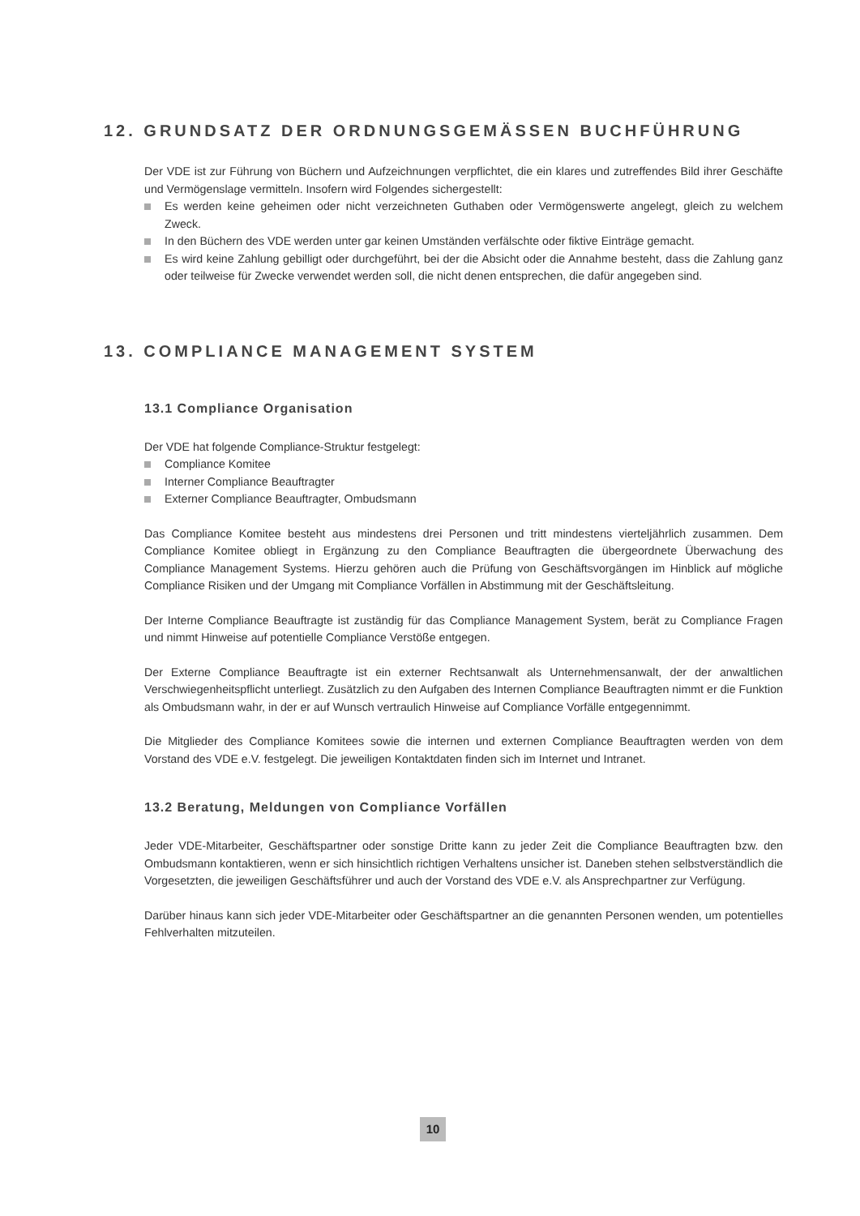12. GRUNDSATZ DER ORDNUNGSGEMÄSSEN BUCHFÜHRUNG
Der VDE ist zur Führung von Büchern und Aufzeichnungen verpflichtet, die ein klares und zutreffendes Bild ihrer Geschäfte und Vermögenslage vermitteln. Insofern wird Folgendes sichergestellt:
Es werden keine geheimen oder nicht verzeichneten Guthaben oder Vermögenswerte angelegt, gleich zu welchem Zweck.
In den Büchern des VDE werden unter gar keinen Umständen verfälschte oder fiktive Einträge gemacht.
Es wird keine Zahlung gebilligt oder durchgeführt, bei der die Absicht oder die Annahme besteht, dass die Zahlung ganz oder teilweise für Zwecke verwendet werden soll, die nicht denen entsprechen, die dafür angegeben sind.
13. COMPLIANCE MANAGEMENT SYSTEM
13.1 Compliance Organisation
Der VDE hat folgende Compliance-Struktur festgelegt:
Compliance Komitee
Interner Compliance Beauftragter
Externer Compliance Beauftragter, Ombudsmann
Das Compliance Komitee besteht aus mindestens drei Personen und tritt mindestens vierteljährlich zusammen. Dem Compliance Komitee obliegt in Ergänzung zu den Compliance Beauftragten die übergeordnete Überwachung des Compliance Management Systems. Hierzu gehören auch die Prüfung von Geschäftsvorgängen im Hinblick auf mögliche Compliance Risiken und der Umgang mit Compliance Vorfällen in Abstimmung mit der Geschäftsleitung.
Der Interne Compliance Beauftragte ist zuständig für das Compliance Management System, berät zu Compliance Fragen und nimmt Hinweise auf potentielle Compliance Verstöße entgegen.
Der Externe Compliance Beauftragte ist ein externer Rechtsanwalt als Unternehmensanwalt, der der anwaltlichen Verschwiegenheitspflicht unterliegt. Zusätzlich zu den Aufgaben des Internen Compliance Beauftragten nimmt er die Funktion als Ombudsmann wahr, in der er auf Wunsch vertraulich Hinweise auf Compliance Vorfälle entgegennimmt.
Die Mitglieder des Compliance Komitees sowie die internen und externen Compliance Beauftragten werden von dem Vorstand des VDE e.V. festgelegt. Die jeweiligen Kontaktdaten finden sich im Internet und Intranet.
13.2 Beratung, Meldungen von Compliance Vorfällen
Jeder VDE-Mitarbeiter, Geschäftspartner oder sonstige Dritte kann zu jeder Zeit die Compliance Beauftragten bzw. den Ombudsmann kontaktieren, wenn er sich hinsichtlich richtigen Verhaltens unsicher ist. Daneben stehen selbstverständlich die Vorgesetzten, die jeweiligen Geschäftsführer und auch der Vorstand des VDE e.V. als Ansprechpartner zur Verfügung.
Darüber hinaus kann sich jeder VDE-Mitarbeiter oder Geschäftspartner an die genannten Personen wenden, um potentielles Fehlverhalten mitzuteilen.
10